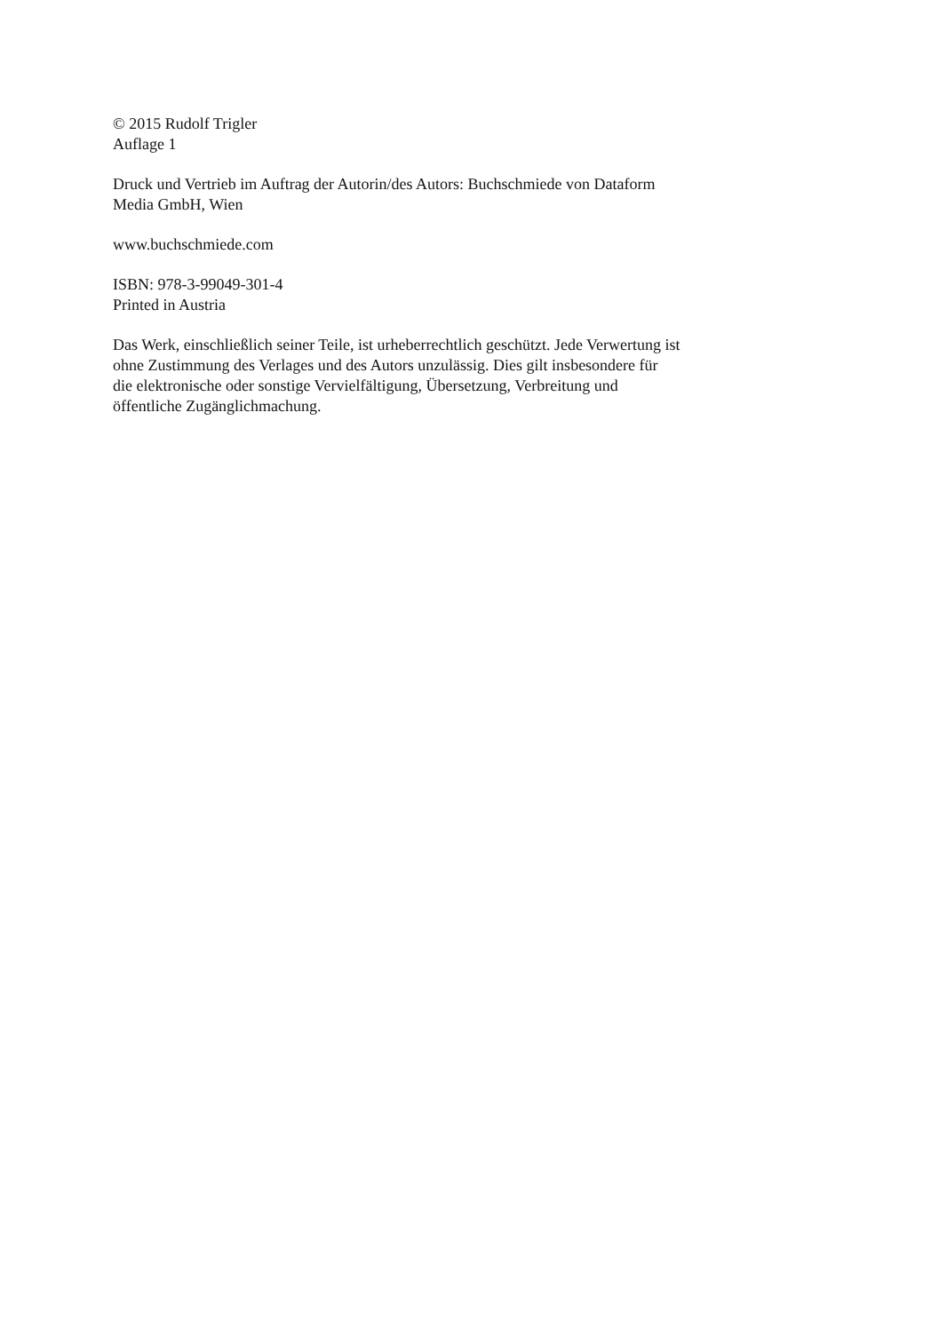© 2015 Rudolf Trigler
Auflage 1
Druck und Vertrieb im Auftrag der Autorin/des Autors: Buchschmiede von Dataform
Media GmbH, Wien
www.buchschmiede.com
ISBN: 978-3-99049-301-4
Printed in Austria
Das Werk, einschließlich seiner Teile, ist urheberrechtlich geschützt. Jede Verwertung ist
ohne Zustimmung des Verlages und des Autors unzulässig. Dies gilt insbesondere für
die elektronische oder sonstige Vervielfältigung, Übersetzung, Verbreitung und
öffentliche Zugänglichmachung.